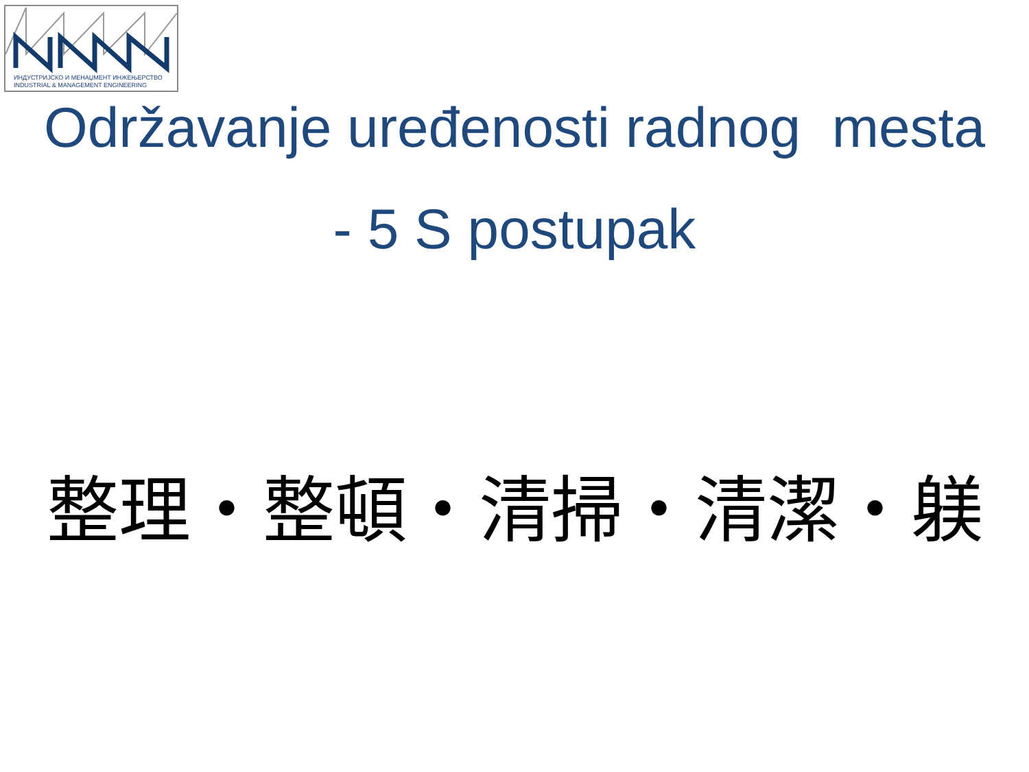ИНДУСТРИЈСКО И МЕНАЏМЕНТ ИНЖЕЊЕРСТВО
INDUSTRIAL & MANAGEMENT ENGINEERING
Održavanje uređenosti radnog mesta
- 5 S postupak
整理・整頓・清掃・清潔・躾